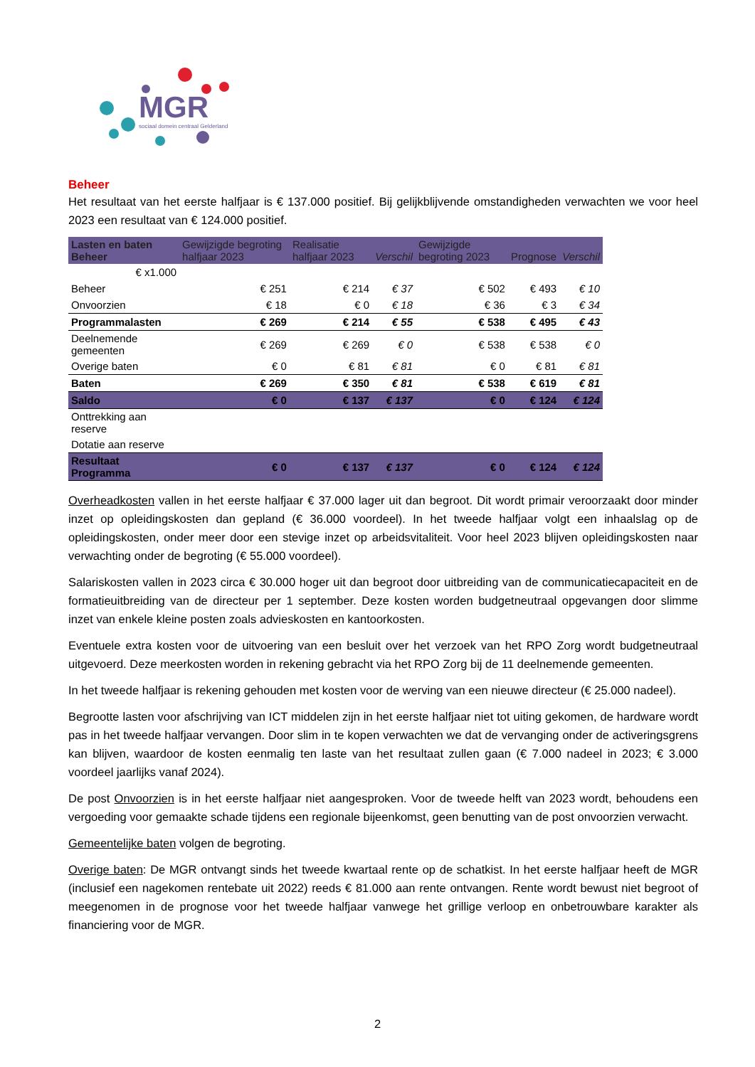MGR
sociaal domein centraal Gelderland
Beheer
Het resultaat van het eerste halfjaar is € 137.000 positief. Bij gelijkblijvende omstandigheden verwachten we voor heel 2023 een resultaat van € 124.000 positief.
| Lasten en baten Beheer | Gewijzigde begroting halfjaar 2023 | Realisatie halfjaar 2023 | Verschil | Gewijzigde begroting 2023 | Prognose | Verschil |
| --- | --- | --- | --- | --- | --- | --- |
| € x1.000 | | | | | | |
| Beheer | € 251 | € 214 | € 37 | € 502 | € 493 | € 10 |
| Onvoorzien | € 18 | € 0 | € 18 | € 36 | € 3 | € 34 |
| Programmalasten | € 269 | € 214 | € 55 | € 538 | € 495 | € 43 |
| Deelnemende gemeenten | € 269 | € 269 | € 0 | € 538 | € 538 | € 0 |
| Overige baten | € 0 | € 81 | € 81 | € 0 | € 81 | € 81 |
| Baten | € 269 | € 350 | € 81 | € 538 | € 619 | € 81 |
| Saldo | € 0 | € 137 | € 137 | € 0 | € 124 | € 124 |
| Onttrekking aan reserve | | | | | | |
| Dotatie aan reserve | | | | | | |
| Resultaat Programma | € 0 | € 137 | € 137 | € 0 | € 124 | € 124 |
Overheadkosten vallen in het eerste halfjaar € 37.000 lager uit dan begroot. Dit wordt primair veroorzaakt door minder inzet op opleidingskosten dan gepland (€ 36.000 voordeel). In het tweede halfjaar volgt een inhaalslag op de opleidingskosten, onder meer door een stevige inzet op arbeidsvitaliteit. Voor heel 2023 blijven opleidingskosten naar verwachting onder de begroting (€ 55.000 voordeel).
Salariskosten vallen in 2023 circa € 30.000 hoger uit dan begroot door uitbreiding van de communicatiecapaciteit en de formatieuitbreiding van de directeur per 1 september. Deze kosten worden budgetneutraal opgevangen door slimme inzet van enkele kleine posten zoals advieskosten en kantoorkosten.
Eventuele extra kosten voor de uitvoering van een besluit over het verzoek van het RPO Zorg wordt budgetneutraal uitgevoerd. Deze meerkosten worden in rekening gebracht via het RPO Zorg bij de 11 deelnemende gemeenten.
In het tweede halfjaar is rekening gehouden met kosten voor de werving van een nieuwe directeur (€ 25.000 nadeel).
Begrootte lasten voor afschrijving van ICT middelen zijn in het eerste halfjaar niet tot uiting gekomen, de hardware wordt pas in het tweede halfjaar vervangen. Door slim in te kopen verwachten we dat de vervanging onder de activeringsgrens kan blijven, waardoor de kosten eenmalig ten laste van het resultaat zullen gaan (€ 7.000 nadeel in 2023; € 3.000 voordeel jaarlijks vanaf 2024).
De post Onvoorzien is in het eerste halfjaar niet aangesproken. Voor de tweede helft van 2023 wordt, behoudens een vergoeding voor gemaakte schade tijdens een regionale bijeenkomst, geen benutting van de post onvoorzien verwacht.
Gemeentelijke baten volgen de begroting.
Overige baten: De MGR ontvangt sinds het tweede kwartaal rente op de schatkist. In het eerste halfjaar heeft de MGR (inclusief een nagekomen rentebate uit 2022) reeds € 81.000 aan rente ontvangen. Rente wordt bewust niet begroot of meegenomen in de prognose voor het tweede halfjaar vanwege het grillige verloop en onbetrouwbare karakter als financiering voor de MGR.
2